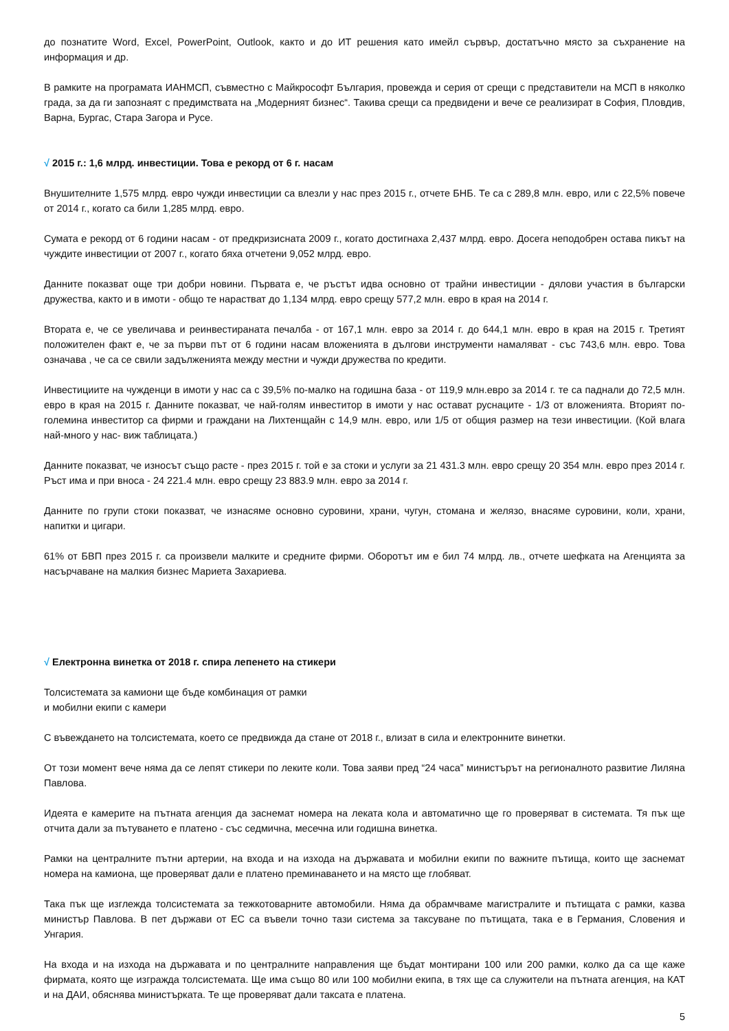до познатите Word, Excel, PowerPoint, Outlook, както и до ИТ решения като имейл сървър, достатъчно място за съхранение на информация и др.
В рамките на програмата ИАНМСП, съвместно с Майкрософт България, провежда и серия от срещи с представители на МСП в няколко града, за да ги запознаят с предимствата на „Модерният бизнес“. Такива срещи са предвидени и вече се реализират в София, Пловдив, Варна, Бургас, Стара Загора и Русе.
√ 2015 г.: 1,6 млрд. инвестиции. Това е рекорд от 6 г. насам
Внушителните 1,575 млрд. евро чужди инвестиции са влезли у нас през 2015 г., отчете БНБ. Те са с 289,8 млн. евро, или с 22,5% повече от 2014 г., когато са били 1,285 млрд. евро.
Сумата е рекорд от 6 години насам - от предкризисната 2009 г., когато достигнаха 2,437 млрд. евро. Досега неподобрен остава пикът на чуждите инвестиции от 2007 г., когато бяха отчетени 9,052 млрд. евро.
Данните показват още три добри новини. Първата е, че ръстът идва основно от трайни инвестиции - дялови участия в български дружества, както и в имоти - общо те нарастват до 1,134 млрд. евро срещу 577,2 млн. евро в края на 2014 г.
Втората е, че се увеличава и реинвестираната печалба - от 167,1 млн. евро за 2014 г. до 644,1 млн. евро в края на 2015 г. Третият положителен факт е, че за първи път от 6 години насам вложенията в дългови инструменти намаляват - със 743,6 млн. евро. Това означава , че са се свили задълженията между местни и чужди дружества по кредити.
Инвестициите на чужденци в имоти у нас са с 39,5% по-малко на годишна база - от 119,9 млн.евро за 2014 г. те са паднали до 72,5 млн. евро в края на 2015 г. Данните показват, че най-голям инвеститор в имоти у нас остават руснаците - 1/3 от вложенията. Вторият по-големина инвеститор са фирми и граждани на Лихтенщайн с 14,9 млн. евро, или 1/5 от общия размер на тези инвестиции. (Кой влага най-много у нас- виж таблицата.)
Данните показват, че износът също расте - през 2015 г. той е за стоки и услуги за 21 431.3 млн. евро срещу 20 354 млн. евро през 2014 г. Ръст има и при вноса - 24 221.4 млн. евро срещу 23 883.9 млн. евро за 2014 г.
Данните по групи стоки показват, че изнасяме основно суровини, храни, чугун, стомана и желязо, внасяме суровини, коли, храни, напитки и цигари.
61% от БВП през 2015 г. са произвели малките и средните фирми. Оборотът им е бил 74 млрд. лв., отчете шефката на Агенцията за насърчаване на малкия бизнес Мариета Захариева.
√ Електронна винетка от 2018 г. спира лепенето на стикери
Толсистемата за камиони ще бъде комбинация от рамки
и мобилни екипи с камери
С въвеждането на толсистемата, което се предвижда да стане от 2018 г., влизат в сила и електронните винетки.
От този момент вече няма да се лепят стикери по леките коли. Това заяви пред “24 часа” министърът на регионалното развитие Лиляна Павлова.
Идеята е камерите на пътната агенция да заснемат номера на леката кола и автоматично ще го проверяват в системата. Тя пък ще отчита дали за пътуването е платено - със седмична, месечна или годишна винетка.
Рамки на централните пътни артерии, на входа и на изхода на държавата и мобилни екипи по важните пътища, които ще заснемат номера на камиона, ще проверяват дали е платено преминаването и на място ще глобяват.
Така пък ще изглежда толсистемата за тежкотоварните автомобили. Няма да обрамчваме магистралите и пътищата с рамки, казва министър Павлова. В пет държави от ЕС са въвели точно тази система за таксуване по пътищата, така е в Германия, Словения и Унгария.
На входа и на изхода на държавата и по централните направления ще бъдат монтирани 100 или 200 рамки, колко да са ще каже фирмата, която ще изгражда толсистемата. Ще има също 80 или 100 мобилни екипа, в тях ще са служители на пътната агенция, на КАТ и на ДАИ, обяснява министърката. Те ще проверяват дали таксата е платена.
5